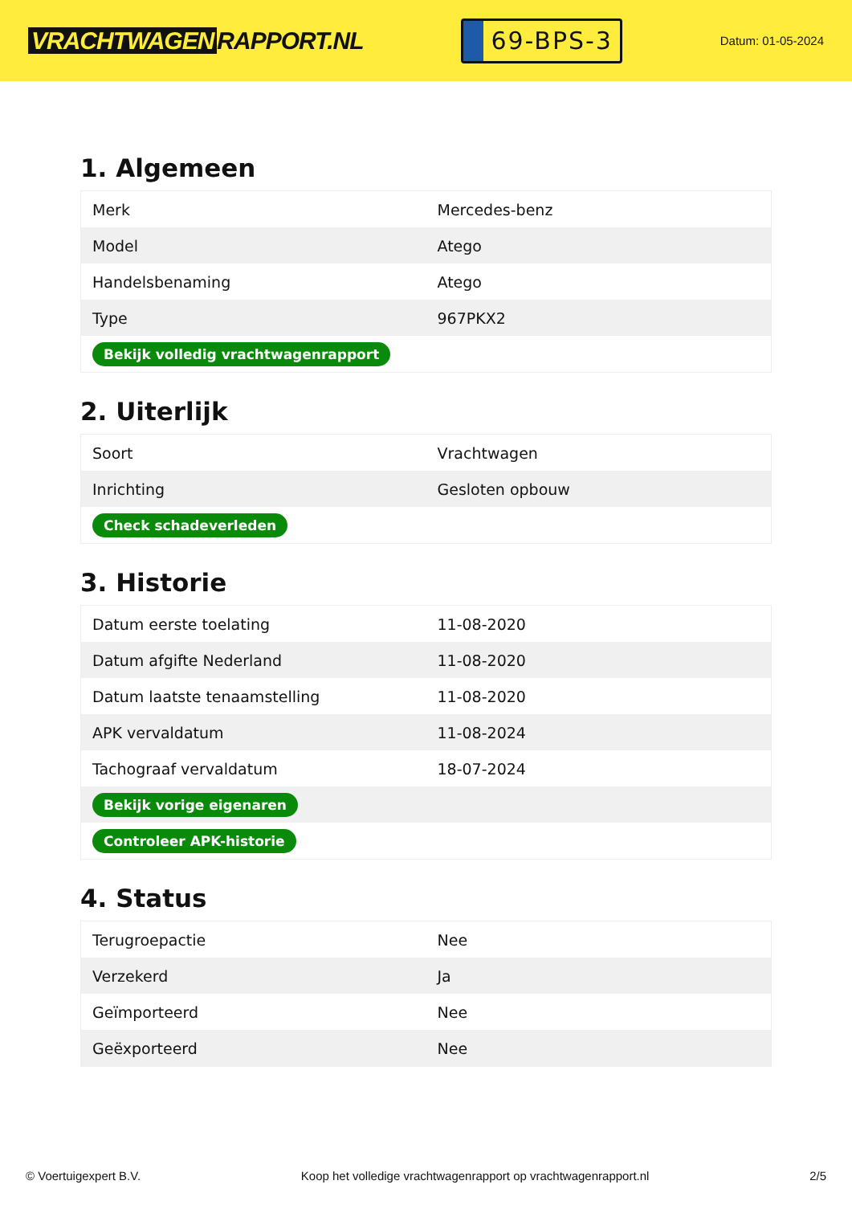VRACHTWAGEN RAPPORT.NL
69-BPS-3
Datum: 01-05-2024
1. Algemeen
| Merk | Mercedes-benz |
| Model | Atego |
| Handelsbenaming | Atego |
| Type | 967PKX2 |
| Bekijk volledig vrachtwagenrapport | |
2. Uiterlijk
| Soort | Vrachtwagen |
| Inrichting | Gesloten opbouw |
| Check schadeverleden | |
3. Historie
| Datum eerste toelating | 11-08-2020 |
| Datum afgifte Nederland | 11-08-2020 |
| Datum laatste tenaamstelling | 11-08-2020 |
| APK vervaldatum | 11-08-2024 |
| Tachograaf vervaldatum | 18-07-2024 |
| Bekijk vorige eigenaren | |
| Controleer APK-historie | |
4. Status
| Terugroepactie | Nee |
| Verzekerd | Ja |
| Geïmporteerd | Nee |
| Geëxporteerd | Nee |
© Voertuigexpert B.V. Koop het volledige vrachtwagenrapport op vrachtwagenrapport.nl 2/5